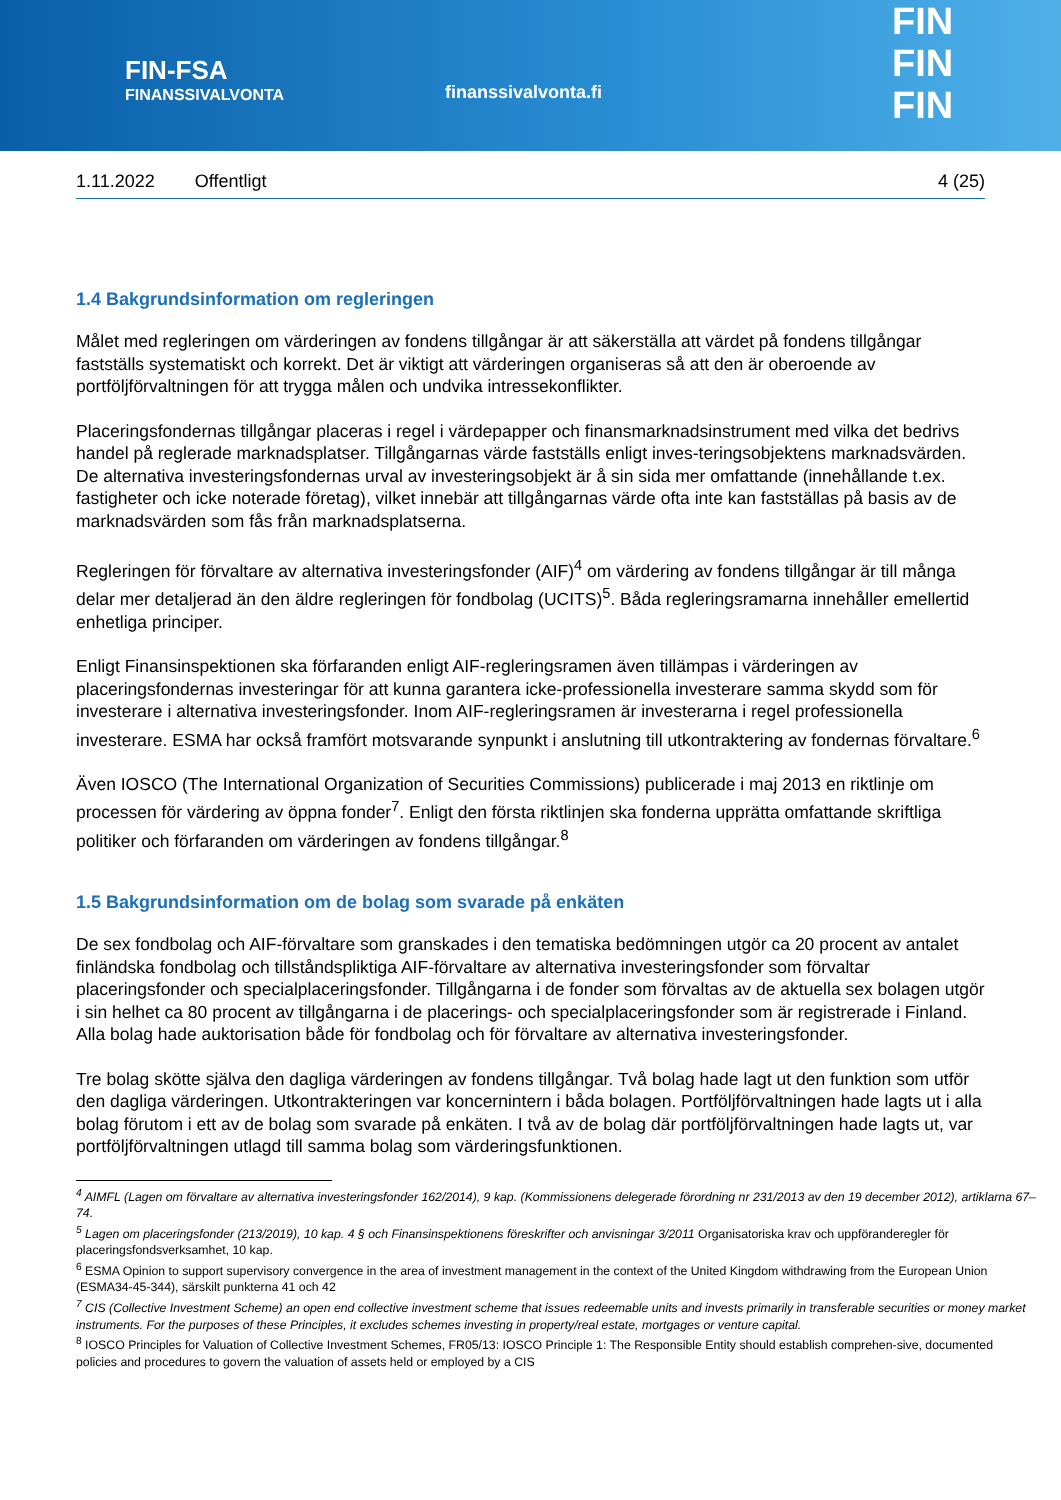FIN-FSA
FINANSSIVALVONTA
finanssivalvonta.fi
FIN
FIN
FIN
1.11.2022 Offentligt 4 (25)
1.4 Bakgrundsinformation om regleringen
Målet med regleringen om värderingen av fondens tillgångar är att säkerställa att värdet på fondens tillgångar fastställs systematiskt och korrekt. Det är viktigt att värderingen organiseras så att den är oberoende av portföljförvaltningen för att trygga målen och undvika intressekonflikter.
Placeringsfondernas tillgångar placeras i regel i värdepapper och finansmarknadsinstrument med vilka det bedrivs handel på reglerade marknadsplatser. Tillgångarnas värde fastställs enligt inves-teringsobjektens marknadsvärden. De alternativa investeringsfondernas urval av investeringsobjekt är å sin sida mer omfattande (innehållande t.ex. fastigheter och icke noterade företag), vilket innebär att tillgångarnas värde ofta inte kan fastställas på basis av de marknadsvärden som fås från marknadsplatserna.
Regleringen för förvaltare av alternativa investeringsfonder (AIF)<sup>4</sup> om värdering av fondens tillgångar är till många delar mer detaljerad än den äldre regleringen för fondbolag (UCITS)<sup>5</sup>. Båda regleringsramarna innehåller emellertid enhetliga principer.
Enligt Finansinspektionen ska förfaranden enligt AIF-regleringsramen även tillämpas i värderingen av placeringsfondernas investeringar för att kunna garantera icke-professionella investerare samma skydd som för investerare i alternativa investeringsfonder. Inom AIF-regleringsramen är investerarna i regel professionella investerare. ESMA har också framfört motsvarande synpunkt i anslutning till utkontraktering av fondernas förvaltare.<sup>6</sup>
Även IOSCO (The International Organization of Securities Commissions) publicerade i maj 2013 en riktlinje om processen för värdering av öppna fonder<sup>7</sup>. Enligt den första riktlinjen ska fonderna upprätta omfattande skriftliga politiker och förfaranden om värderingen av fondens tillgångar.<sup>8</sup>
1.5 Bakgrundsinformation om de bolag som svarade på enkäten
De sex fondbolag och AIF-förvaltare som granskades i den tematiska bedömningen utgör ca 20 procent av antalet finländska fondbolag och tillståndspliktiga AIF-förvaltare av alternativa investeringsfonder som förvaltar placeringsfonder och specialplaceringsfonder. Tillgångarna i de fonder som förvaltas av de aktuella sex bolagen utgör i sin helhet ca 80 procent av tillgångarna i de placerings- och specialplaceringsfonder som är registrerade i Finland. Alla bolag hade auktorisation både för fondbolag och för förvaltare av alternativa investeringsfonder.
Tre bolag skötte själva den dagliga värderingen av fondens tillgångar. Två bolag hade lagt ut den funktion som utför den dagliga värderingen. Utkontrakteringen var koncernintern i båda bolagen. Portföljförvaltningen hade lagts ut i alla bolag förutom i ett av de bolag som svarade på enkäten. I två av de bolag där portföljförvaltningen hade lagts ut, var portföljförvaltningen utlagd till samma bolag som värderingsfunktionen.
<sup>4</sup> AIMFL (Lagen om förvaltare av alternativa investeringsfonder 162/2014), 9 kap. (Kommissionens delegerade förordning nr 231/2013 av den 19 december 2012), artiklarna 67–74.
<sup>5</sup> Lagen om placeringsfonder (213/2019), 10 kap. 4 § och Finansinspektionens föreskrifter och anvisningar 3/2011 Organisatoriska krav och uppföranderegler för placeringsfondsverksamhet, 10 kap.
<sup>6</sup> ESMA Opinion to support supervisory convergence in the area of investment management in the context of the United Kingdom withdrawing from the European Union (ESMA34-45-344), särskilt punkterna 41 och 42
<sup>7</sup> CIS (Collective Investment Scheme) an open end collective investment scheme that issues redeemable units and invests primarily in transferable securities or money market instruments. For the purposes of these Principles, it excludes schemes investing in property/real estate, mortgages or venture capital.
<sup>8</sup> IOSCO Principles for Valuation of Collective Investment Schemes, FR05/13: IOSCO Principle 1: The Responsible Entity should establish comprehen-sive, documented policies and procedures to govern the valuation of assets held or employed by a CIS